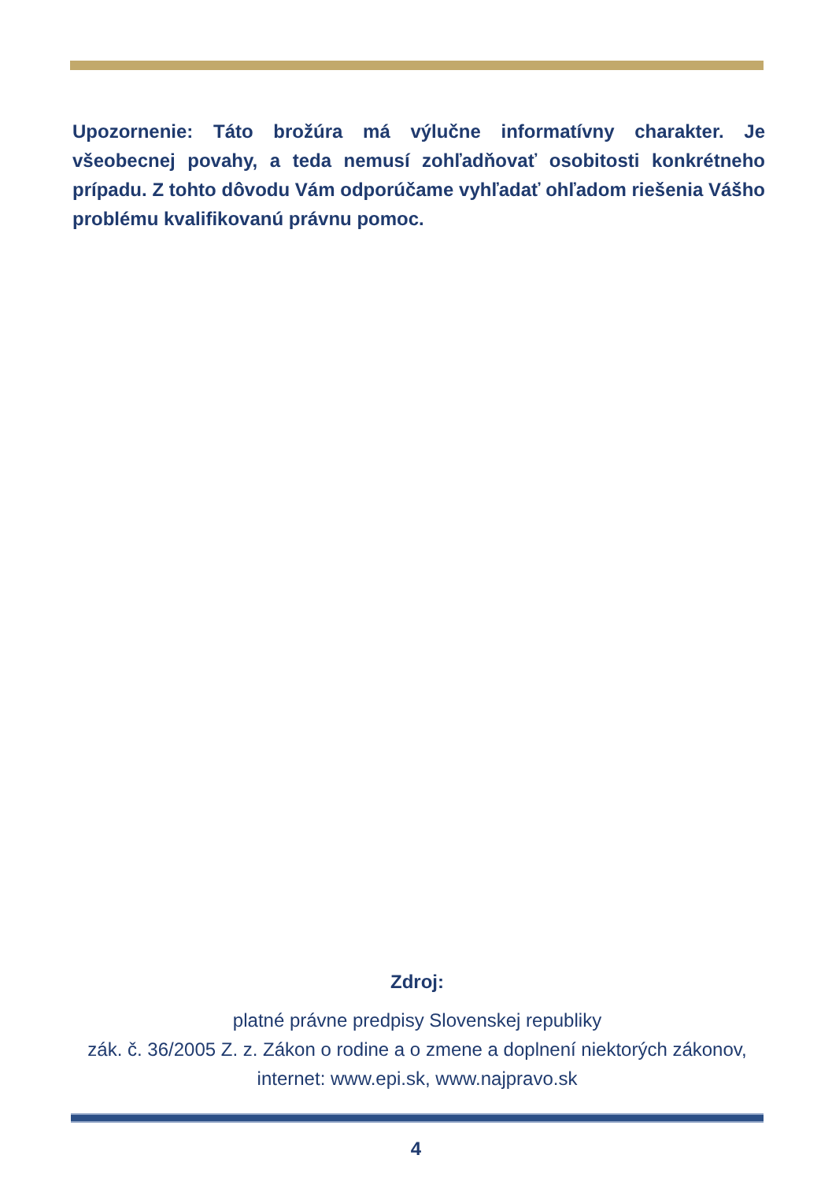Upozornenie: Táto brožúra má výlučne informatívny charakter. Je všeobecnej povahy, a teda nemusí zohľadňovať osobitosti konkrétneho prípadu. Z tohto dôvodu Vám odporúčame vyhľadať ohľadom riešenia Vášho problému kvalifikovanú právnu pomoc.
Zdroj:
platné právne predpisy Slovenskej republiky
zák. č. 36/2005 Z. z. Zákon o rodine a o zmene a doplnení niektorých zákonov,
internet: www.epi.sk, www.najpravo.sk
4